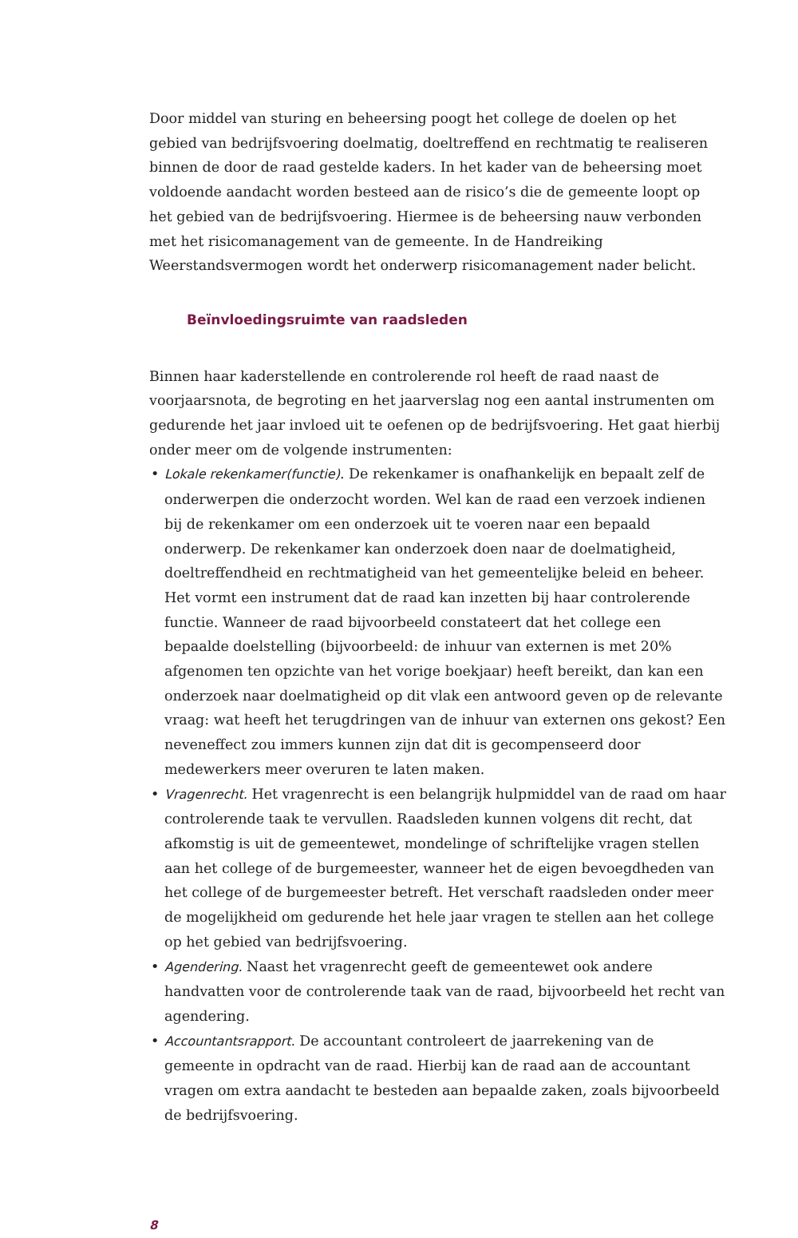Door middel van sturing en beheersing poogt het college de doelen op het gebied van bedrijfsvoering doelmatig, doeltreffend en rechtmatig te realiseren binnen de door de raad gestelde kaders. In het kader van de beheersing moet voldoende aandacht worden besteed aan de risico’s die de gemeente loopt op het gebied van de bedrijfsvoering. Hiermee is de beheersing nauw verbonden met het risicomanagement van de gemeente. In de Handreiking Weerstandsvermogen wordt het onderwerp risicomanagement nader belicht.
Beïnvloedingsruimte van raadsleden
Binnen haar kaderstellende en controlerende rol heeft de raad naast de voorjaarsnota, de begroting en het jaarverslag nog een aantal instrumenten om gedurende het jaar invloed uit te oefenen op de bedrijfsvoering. Het gaat hierbij onder meer om de volgende instrumenten:
• Lokale rekenkamer(functie). De rekenkamer is onafhankelijk en bepaalt zelf de onderwerpen die onderzocht worden. Wel kan de raad een verzoek indienen bij de rekenkamer om een onderzoek uit te voeren naar een bepaald onderwerp. De rekenkamer kan onderzoek doen naar de doelmatigheid, doeltreffendheid en rechtmatigheid van het gemeentelijke beleid en beheer. Het vormt een instrument dat de raad kan inzetten bij haar controlerende functie. Wanneer de raad bijvoorbeeld constateert dat het college een bepaalde doelstelling (bijvoorbeeld: de inhuur van externen is met 20% afgenomen ten opzichte van het vorige boekjaar) heeft bereikt, dan kan een onderzoek naar doelmatigheid op dit vlak een antwoord geven op de relevante vraag: wat heeft het terugdringen van de inhuur van externen ons gekost? Een neveneffect zou immers kunnen zijn dat dit is gecompenseerd door medewerkers meer overuren te laten maken.
• Vragenrecht. Het vragenrecht is een belangrijk hulpmiddel van de raad om haar controlerende taak te vervullen. Raadsleden kunnen volgens dit recht, dat afkomstig is uit de gemeentewet, mondelinge of schriftelijke vragen stellen aan het college of de burgemeester, wanneer het de eigen bevoegdheden van het college of de burgemeester betreft. Het verschaft raadsleden onder meer de mogelijkheid om gedurende het hele jaar vragen te stellen aan het college op het gebied van bedrijfsvoering.
• Agendering. Naast het vragenrecht geeft de gemeentewet ook andere handvatten voor de controlerende taak van de raad, bijvoorbeeld het recht van agendering.
• Accountantsrapport. De accountant controleert de jaarrekening van de gemeente in opdracht van de raad. Hierbij kan de raad aan de accountant vragen om extra aandacht te besteden aan bepaalde zaken, zoals bijvoorbeeld de bedrijfsvoering.
8